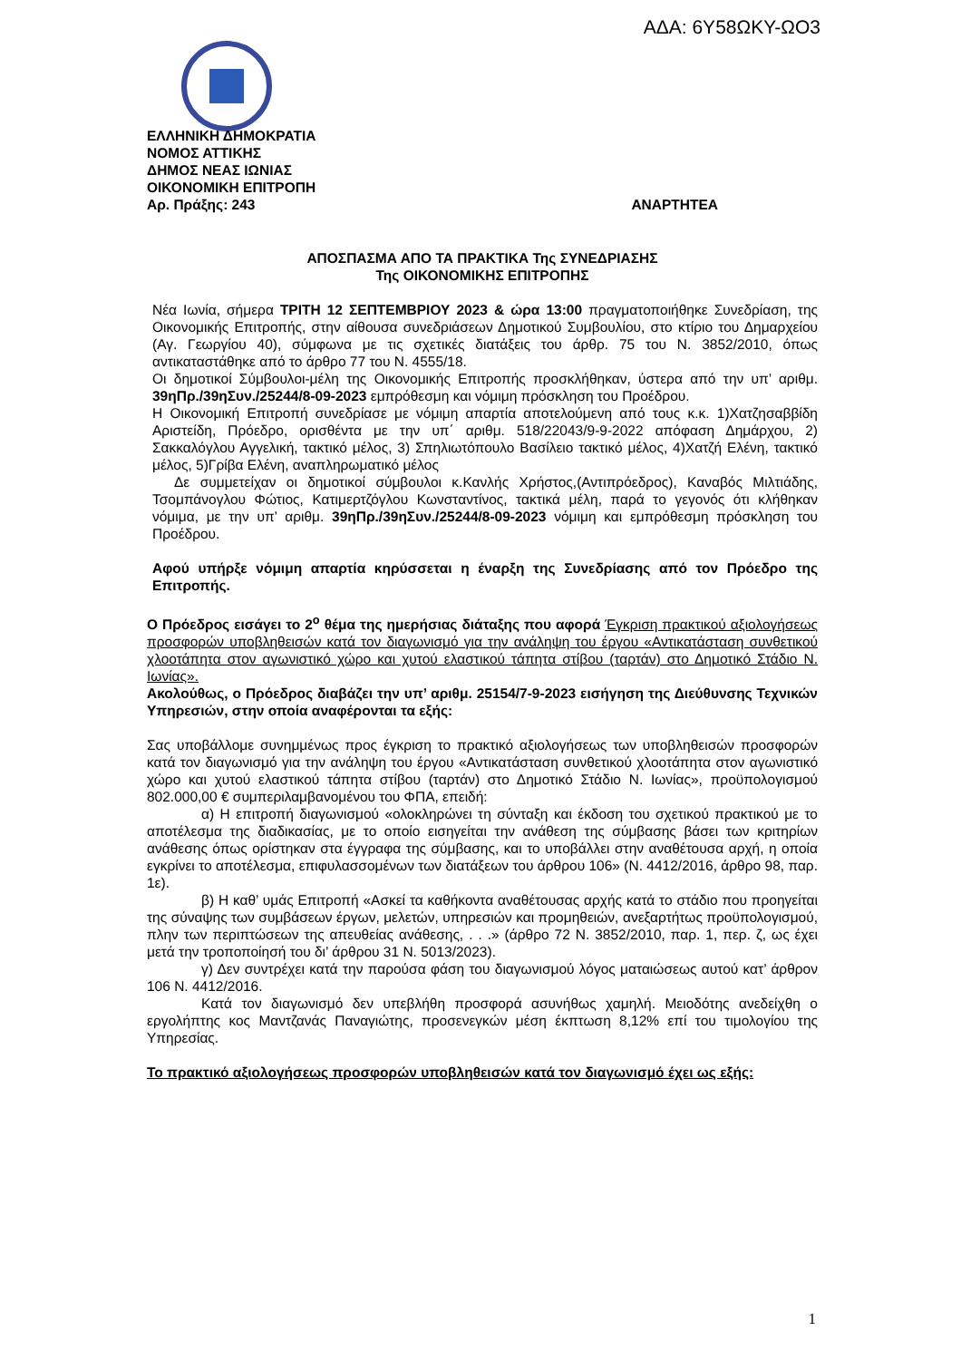ΑΔΑ: 6Υ58ΩΚΥ-ΩΟ3
ΕΛΛΗΝΙΚΗ ΔΗΜΟΚΡΑΤΙΑ
ΝΟΜΟΣ ΑΤΤΙΚΗΣ
ΔΗΜΟΣ ΝΕΑΣ ΙΩΝΙΑΣ
ΟΙΚΟΝΟΜΙΚΗ ΕΠΙΤΡΟΠΗ
Αρ. Πράξης: 243 ΑΝΑΡΤΗΤΕΑ
ΑΠΟΣΠΑΣΜΑ ΑΠΟ ΤΑ ΠΡΑΚΤΙΚΑ Της ΣΥΝΕΔΡΙΑΣΗΣ
Της ΟΙΚΟΝΟΜΙΚΗΣ ΕΠΙΤΡΟΠΗΣ
Νέα Ιωνία, σήμερα ΤΡΙΤΗ 12 ΣΕΠΤΕΜΒΡΙΟΥ 2023 & ώρα 13:00 πραγματοποιήθηκε Συνεδρίαση, της Οικονομικής Επιτροπής, στην αίθουσα συνεδριάσεων Δημοτικού Συμβουλίου, στο κτίριο του Δημαρχείου (Αγ. Γεωργίου 40), σύμφωνα με τις σχετικές διατάξεις του άρθρ. 75 του Ν. 3852/2010, όπως αντικαταστάθηκε από το άρθρο 77 του Ν. 4555/18.
Οι δημοτικοί Σύμβουλοι-μέλη της Οικονομικής Επιτροπής προσκλήθηκαν, ύστερα από την υπ’ αριθμ. 39ηΠρ./39ηΣυν./25244/8-09-2023 εμπρόθεσμη και νόμιμη πρόσκληση του Προέδρου.
Η Οικονομική Επιτροπή συνεδρίασε με νόμιμη απαρτία αποτελούμενη από τους κ.κ. 1)Χατζησαββίδη Αριστείδη, Πρόεδρο, ορισθέντα με την υπ΄ αριθμ. 518/22043/9-9-2022 απόφαση Δημάρχου, 2) Σακκαλόγλου Αγγελική, τακτικό μέλος, 3) Σπηλιωτόπουλο Βασίλειο τακτικό μέλος, 4)Χατζή Ελένη, τακτικό μέλος, 5)Γρίβα Ελένη, αναπληρωματικό μέλος
Δε συμμετείχαν οι δημοτικοί σύμβουλοι κ.Κανλής Χρήστος,(Αντιπρόεδρος), Καναβός Μιλτιάδης, Τσομπάνογλου Φώτιος, Κατιμερτζόγλου Κωνσταντίνος, τακτικά μέλη, παρά το γεγονός ότι κλήθηκαν νόμιμα, με την υπ’ αριθμ. 39ηΠρ./39ηΣυν./25244/8-09-2023 νόμιμη και εμπρόθεσμη πρόσκληση του Προέδρου.
Αφού υπήρξε νόμιμη απαρτία κηρύσσεται η έναρξη της Συνεδρίασης από τον Πρόεδρο της Επιτροπής.
Ο Πρόεδρος εισάγει το 2<sup>ο</sup> θέμα της ημερήσιας διάταξης που αφορά Έγκριση πρακτικού αξιολογήσεως προσφορών υποβληθεισών κατά τον διαγωνισμό για την ανάληψη του έργου «Αντικατάσταση συνθετικού χλοοτάπητα στον αγωνιστικό χώρο και χυτού ελαστικού τάπητα στίβου (ταρτάν) στο Δημοτικό Στάδιο Ν. Ιωνίας».
Ακολούθως, ο Πρόεδρος διαβάζει την υπ’ αριθμ. 25154/7-9-2023 εισήγηση της Διεύθυνσης Τεχνικών Υπηρεσιών, στην οποία αναφέρονται τα εξής:
Σας υποβάλλομε συνημμένως προς έγκριση το πρακτικό αξιολογήσεως των υποβληθεισών προσφορών κατά τον διαγωνισμό για την ανάληψη του έργου «Αντικατάσταση συνθετικού χλοοτάπητα στον αγωνιστικό χώρο και χυτού ελαστικού τάπητα στίβου (ταρτάν) στο Δημοτικό Στάδιο Ν. Ιωνίας», προϋπολογισμού 802.000,00 € συμπεριλαμβανομένου του ΦΠΑ, επειδή:
α) Η επιτροπή διαγωνισμού «ολοκληρώνει τη σύνταξη και έκδοση του σχετικού πρακτικού με το αποτέλεσμα της διαδικασίας, με το οποίο εισηγείται την ανάθεση της σύμβασης βάσει των κριτηρίων ανάθεσης όπως ορίστηκαν στα έγγραφα της σύμβασης, και το υποβάλλει στην αναθέτουσα αρχή, η οποία εγκρίνει το αποτέλεσμα, επιφυλασσομένων των διατάξεων του άρθρου 106» (Ν. 4412/2016, άρθρο 98, παρ. 1ε).
β) Η καθ’ υμάς Επιτροπή «Ασκεί τα καθήκοντα αναθέτουσας αρχής κατά το στάδιο που προηγείται της σύναψης των συμβάσεων έργων, μελετών, υπηρεσιών και προμηθειών, ανεξαρτήτως προϋπολογισμού, πλην των περιπτώσεων της απευθείας ανάθεσης, . . .» (άρθρο 72 Ν. 3852/2010, παρ. 1, περ. ζ, ως έχει μετά την τροποποίησή του δι’ άρθρου 31 Ν. 5013/2023).
γ) Δεν συντρέχει κατά την παρούσα φάση του διαγωνισμού λόγος ματαιώσεως αυτού κατ’ άρθρον 106 Ν. 4412/2016.
Κατά τον διαγωνισμό δεν υπεβλήθη προσφορά ασυνήθως χαμηλή. Μειοδότης ανεδείχθη ο εργολήπτης κος Μαντζανάς Παναγιώτης, προσενεγκών μέση έκπτωση 8,12% επί του τιμολογίου της Υπηρεσίας.
Το πρακτικό αξιολογήσεως προσφορών υποβληθεισών κατά τον διαγωνισμό έχει ως εξής:
1